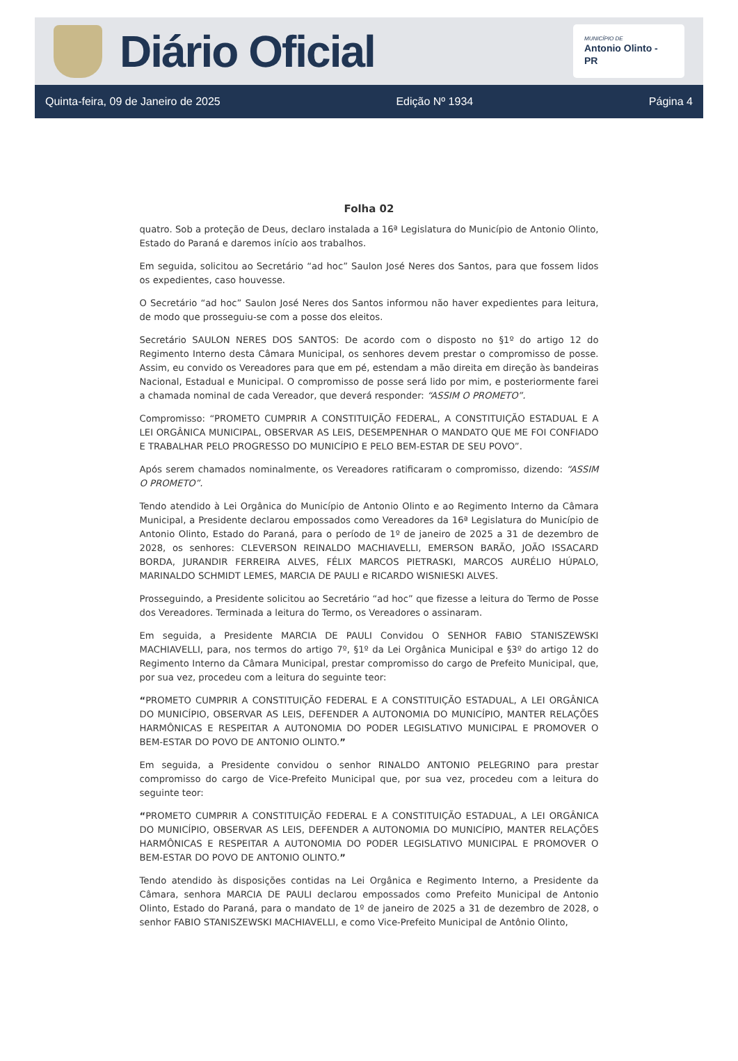Diário Oficial
MUNICÍPIO DE
Antonio Olinto - PR
Quinta-feira, 09 de Janeiro de 2025 Edição Nº 1934 Página 4
Folha 02
quatro. Sob a proteção de Deus, declaro instalada a 16ª Legislatura do Município de Antonio Olinto, Estado do Paraná e daremos início aos trabalhos.
Em seguida, solicitou ao Secretário “ad hoc” Saulon José Neres dos Santos, para que fossem lidos os expedientes, caso houvesse.
O Secretário “ad hoc” Saulon José Neres dos Santos informou não haver expedientes para leitura, de modo que prosseguiu-se com a posse dos eleitos.
Secretário SAULON NERES DOS SANTOS: De acordo com o disposto no §1º do artigo 12 do Regimento Interno desta Câmara Municipal, os senhores devem prestar o compromisso de posse. Assim, eu convido os Vereadores para que em pé, estendam a mão direita em direção às bandeiras Nacional, Estadual e Municipal. O compromisso de posse será lido por mim, e posteriormente farei a chamada nominal de cada Vereador, que deverá responder: “ASSIM O PROMETO”.
Compromisso: “PROMETO CUMPRIR A CONSTITUIÇÃO FEDERAL, A CONSTITUIÇÃO ESTADUAL E A LEI ORGÂNICA MUNICIPAL, OBSERVAR AS LEIS, DESEMPENHAR O MANDATO QUE ME FOI CONFIADO E TRABALHAR PELO PROGRESSO DO MUNICÍPIO E PELO BEM-ESTAR DE SEU POVO”.
Após serem chamados nominalmente, os Vereadores ratificaram o compromisso, dizendo: “ASSIM O PROMETO”.
Tendo atendido à Lei Orgânica do Município de Antonio Olinto e ao Regimento Interno da Câmara Municipal, a Presidente declarou empossados como Vereadores da 16ª Legislatura do Município de Antonio Olinto, Estado do Paraná, para o período de 1º de janeiro de 2025 a 31 de dezembro de 2028, os senhores: CLEVERSON REINALDO MACHIAVELLI, EMERSON BARÃO, JOÃO ISSACARD BORDA, JURANDIR FERREIRA ALVES, FÉLIX MARCOS PIETRASKI, MARCOS AURÉLIO HÚPALO, MARINALDO SCHMIDT LEMES, MARCIA DE PAULI e RICARDO WISNIESKI ALVES.
Prosseguindo, a Presidente solicitou ao Secretário “ad hoc” que fizesse a leitura do Termo de Posse dos Vereadores. Terminada a leitura do Termo, os Vereadores o assinaram.
Em seguida, a Presidente MARCIA DE PAULI Convidou O SENHOR FABIO STANISZEWSKI MACHIAVELLI, para, nos termos do artigo 7º, §1º da Lei Orgânica Municipal e §3º do artigo 12 do Regimento Interno da Câmara Municipal, prestar compromisso do cargo de Prefeito Municipal, que, por sua vez, procedeu com a leitura do seguinte teor:
“PROMETO CUMPRIR A CONSTITUIÇÃO FEDERAL E A CONSTITUIÇÃO ESTADUAL, A LEI ORGÂNICA DO MUNICÍPIO, OBSERVAR AS LEIS, DEFENDER A AUTONOMIA DO MUNICÍPIO, MANTER RELAÇÕES HARMÔNICAS E RESPEITAR A AUTONOMIA DO PODER LEGISLATIVO MUNICIPAL E PROMOVER O BEM-ESTAR DO POVO DE ANTONIO OLINTO.”
Em seguida, a Presidente convidou o senhor RINALDO ANTONIO PELEGRINO para prestar compromisso do cargo de Vice-Prefeito Municipal que, por sua vez, procedeu com a leitura do seguinte teor:
“PROMETO CUMPRIR A CONSTITUIÇÃO FEDERAL E A CONSTITUIÇÃO ESTADUAL, A LEI ORGÂNICA DO MUNICÍPIO, OBSERVAR AS LEIS, DEFENDER A AUTONOMIA DO MUNICÍPIO, MANTER RELAÇÕES HARMÔNICAS E RESPEITAR A AUTONOMIA DO PODER LEGISLATIVO MUNICIPAL E PROMOVER O BEM-ESTAR DO POVO DE ANTONIO OLINTO.”
Tendo atendido às disposições contidas na Lei Orgânica e Regimento Interno, a Presidente da Câmara, senhora MARCIA DE PAULI declarou empossados como Prefeito Municipal de Antonio Olinto, Estado do Paraná, para o mandato de 1º de janeiro de 2025 a 31 de dezembro de 2028, o senhor FABIO STANISZEWSKI MACHIAVELLI, e como Vice-Prefeito Municipal de Antônio Olinto,